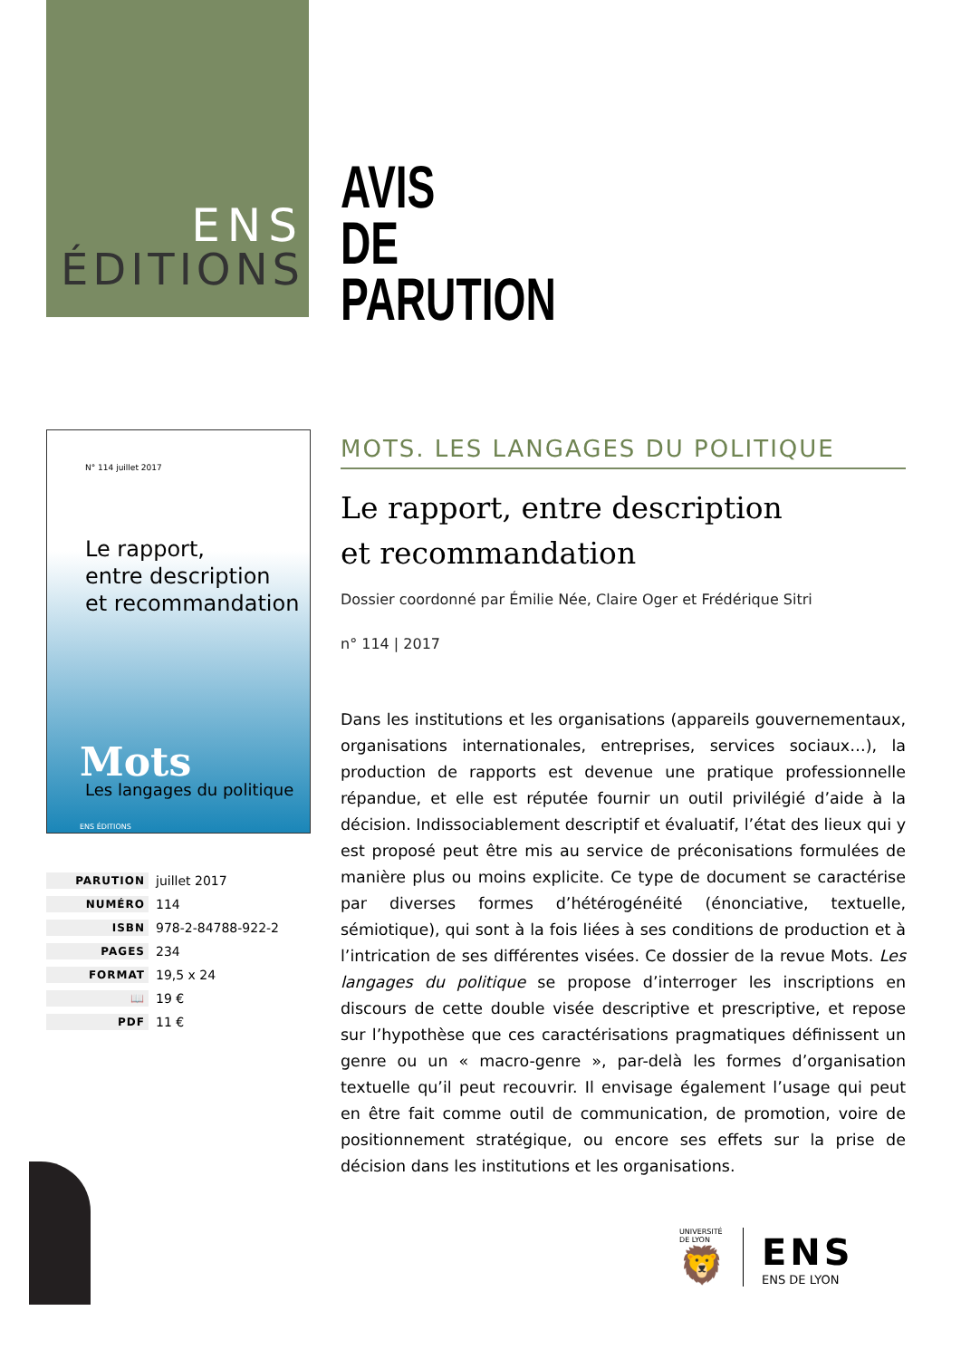ENS
ÉDITIONS
AVIS
DE
PARUTION
N° 114 juillet 2017
Le rapport,
entre description
et recommandation
Mots
Les langages du politique
ENS ÉDITIONS
MOTS. LES LANGAGES DU POLITIQUE
Le rapport, entre description
et recommandation
Dossier coordonné par Émilie Née, Claire Oger et Frédérique Sitri
n° 114 | 2017
Dans les institutions et les organisations (appareils gouvernementaux, organisations internationales, entreprises, services sociaux…), la production de rapports est devenue une pratique professionnelle répandue, et elle est réputée fournir un outil privilégié d’aide à la décision. Indissociablement descriptif et évaluatif, l’état des lieux qui y est proposé peut être mis au service de préconisations formulées de manière plus ou moins explicite. Ce type de document se caractérise par diverses formes d’hétérogénéité (énonciative, textuelle, sémiotique), qui sont à la fois liées à ses conditions de production et à l’intrication de ses différentes visées. Ce dossier de la revue Mots. Les langages du politique se propose d’interroger les inscriptions en discours de cette double visée descriptive et prescriptive, et repose sur l’hypothèse que ces caractérisations pragmatiques définissent un genre ou un « macro-genre », par-delà les formes d’organisation textuelle qu’il peut recouvrir. Il envisage également l’usage qui peut en être fait comme outil de communication, de promotion, voire de positionnement stratégique, ou encore ses effets sur la prise de décision dans les institutions et les organisations.
| PARUTION | juillet 2017 |
| NUMÉRO | 114 |
| ISBN | 978-2-84788-922-2 |
| PAGES | 234 |
| FORMAT | 19,5 x 24 |
| 📖 | 19 € |
| PDF | 11 € |
UNIVERSITÉ
DE LYON
🦁
ENS
ENS DE LYON